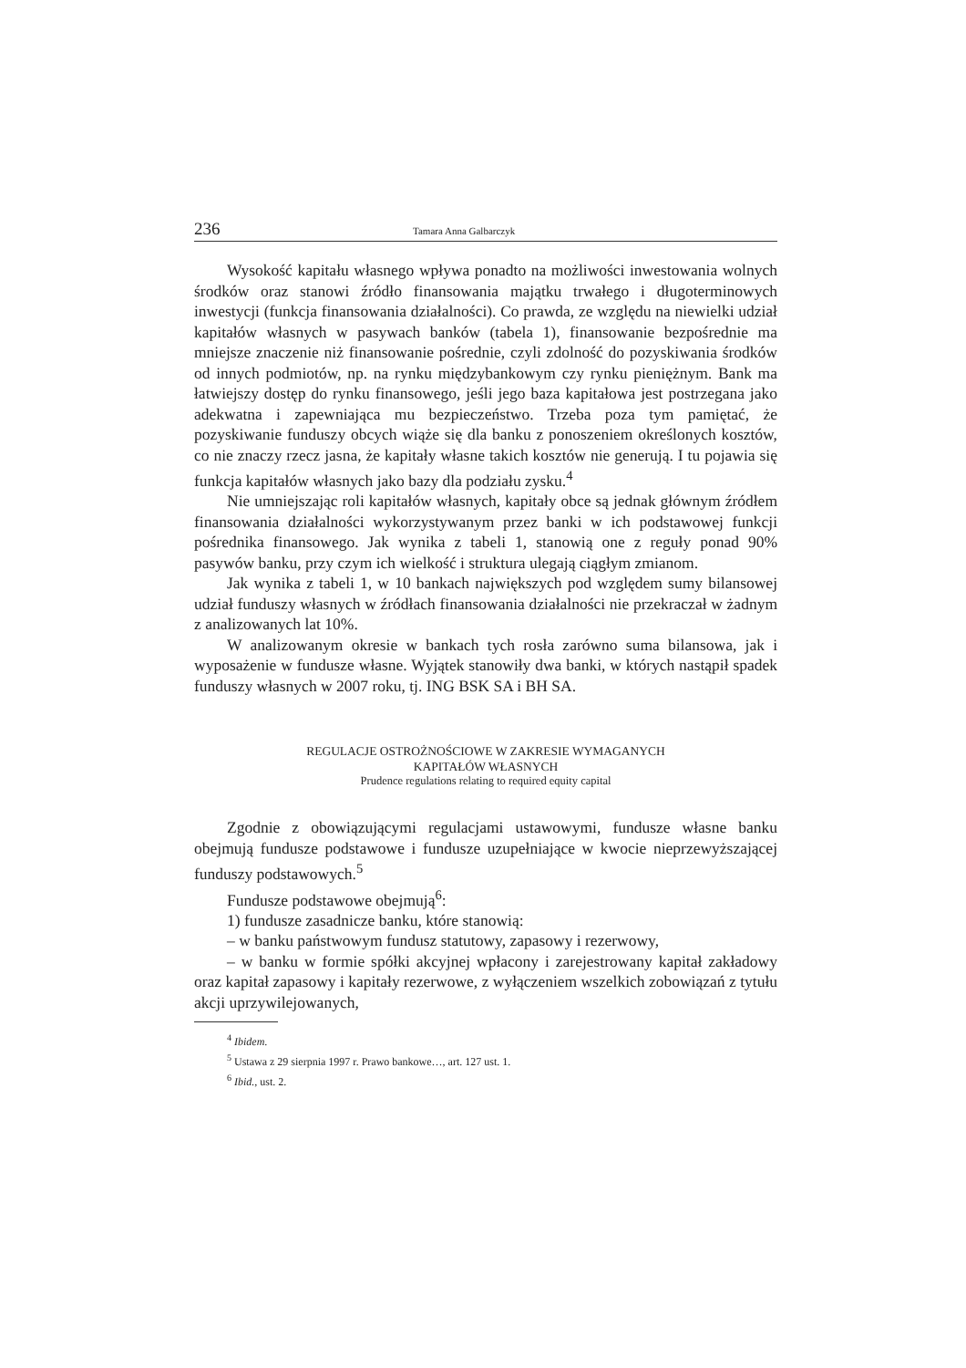236 Tamara Anna Galbarczyk
Wysokość kapitału własnego wpływa ponadto na możliwości inwestowania wolnych środków oraz stanowi źródło finansowania majątku trwałego i długoterminowych inwestycji (funkcja finansowania działalności). Co prawda, ze względu na niewielki udział kapitałów własnych w pasywach banków (tabela 1), finansowanie bezpośrednie ma mniejsze znaczenie niż finansowanie pośrednie, czyli zdolność do pozyskiwania środków od innych podmiotów, np. na rynku międzybankowym czy rynku pieniężnym. Bank ma łatwiejszy dostęp do rynku finansowego, jeśli jego baza kapitałowa jest postrzegana jako adekwatna i zapewniająca mu bezpieczeństwo. Trzeba poza tym pamiętać, że pozyskiwanie funduszy obcych wiąże się dla banku z ponoszeniem określonych kosztów, co nie znaczy rzecz jasna, że kapitały własne takich kosztów nie generują. I tu pojawia się funkcja kapitałów własnych jako bazy dla podziału zysku.<sup>4</sup>
Nie umniejszając roli kapitałów własnych, kapitały obce są jednak głównym źródłem finansowania działalności wykorzystywanym przez banki w ich podstawowej funkcji pośrednika finansowego. Jak wynika z tabeli 1, stanowią one z reguły ponad 90% pasywów banku, przy czym ich wielkość i struktura ulegają ciągłym zmianom.
Jak wynika z tabeli 1, w 10 bankach największych pod względem sumy bilansowej udział funduszy własnych w źródłach finansowania działalności nie przekraczał w żadnym z analizowanych lat 10%.
W analizowanym okresie w bankach tych rosła zarówno suma bilansowa, jak i wyposażenie w fundusze własne. Wyjątek stanowiły dwa banki, w których nastąpił spadek funduszy własnych w 2007 roku, tj. ING BSK SA i BH SA.
REGULACJE OSTROŻNOŚCIOWE W ZAKRESIE WYMAGANYCH
KAPITAŁÓW WŁASNYCH
Prudence regulations relating to required equity capital
Zgodnie z obowiązującymi regulacjami ustawowymi, fundusze własne banku obejmują fundusze podstawowe i fundusze uzupełniające w kwocie nieprzewyższającej funduszy podstawowych.<sup>5</sup>
Fundusze podstawowe obejmują<sup>6</sup>:
1) fundusze zasadnicze banku, które stanowią:
– w banku państwowym fundusz statutowy, zapasowy i rezerwowy,
– w banku w formie spółki akcyjnej wpłacony i zarejestrowany kapitał zakładowy oraz kapitał zapasowy i kapitały rezerwowe, z wyłączeniem wszelkich zobowiązań z tytułu akcji uprzywilejowanych,
<sup>4</sup> Ibidem.
<sup>5</sup> Ustawa z 29 sierpnia 1997 r. Prawo bankowe…, art. 127 ust. 1.
<sup>6</sup> Ibid., ust. 2.